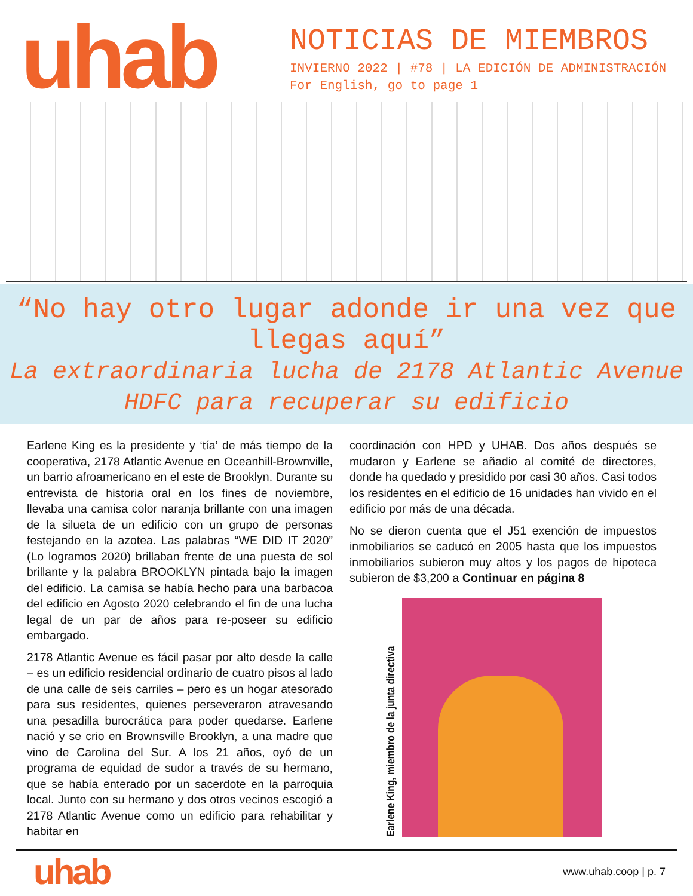uhab
NOTICIAS DE MIEMBROS
INVIERNO 2022 | #78 | LA EDICIÓN DE ADMINISTRACIÓN
For English, go to page 1
“No hay otro lugar adonde ir una vez que llegas aquí”
La extraordinaria lucha de 2178 Atlantic Avenue HDFC para recuperar su edificio
Earlene King es la presidente y ‘tía’ de más tiempo de la cooperativa, 2178 Atlantic Avenue en Oceanhill-Brownville, un barrio afroamericano en el este de Brooklyn. Durante su entrevista de historia oral en los fines de noviembre, llevaba una camisa color naranja brillante con una imagen de la silueta de un edificio con un grupo de personas festejando en la azotea. Las palabras “WE DID IT 2020” (Lo logramos 2020) brillaban frente de una puesta de sol brillante y la palabra BROOKLYN pintada bajo la imagen del edificio. La camisa se había hecho para una barbacoa del edificio en Agosto 2020 celebrando el fin de una lucha legal de un par de años para re-poseer su edificio embargado.
2178 Atlantic Avenue es fácil pasar por alto desde la calle – es un edificio residencial ordinario de cuatro pisos al lado de una calle de seis carriles – pero es un hogar atesorado para sus residentes, quienes perseveraron atravesando una pesadilla burocrática para poder quedarse. Earlene nació y se crio en Brownsville Brooklyn, a una madre que vino de Carolina del Sur. A los 21 años, oyó de un programa de equidad de sudor a través de su hermano, que se había enterado por un sacerdote en la parroquia local. Junto con su hermano y dos otros vecinos escogió a 2178 Atlantic Avenue como un edificio para rehabilitar y habitar en
coordinación con HPD y UHAB. Dos años después se mudaron y Earlene se añadio al comité de directores, donde ha quedado y presidido por casi 30 años. Casi todos los residentes en el edificio de 16 unidades han vivido en el edificio por más de una década.
No se dieron cuenta que el J51 exención de impuestos inmobiliarios se caducó en 2005 hasta que los impuestos inmobiliarios subieron muy altos y los pagos de hipoteca subieron de $3,200 a Continuar en página 8
Earlene King, miembro de la junta directiva
uhab
www.uhab.coop | p. 7